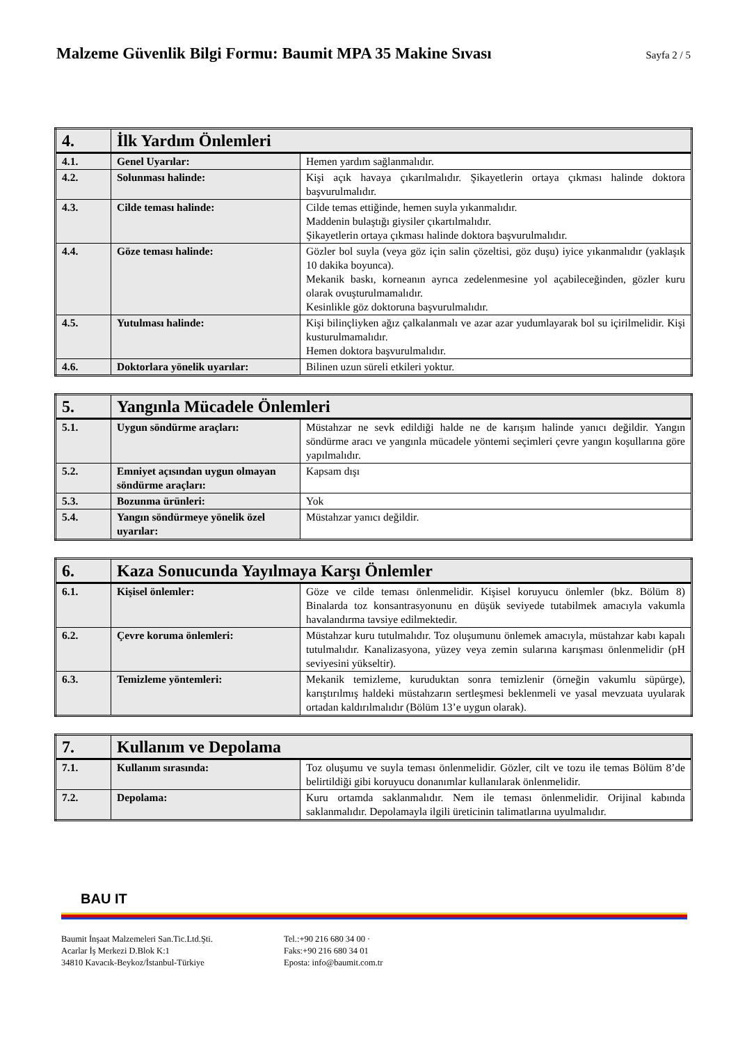Malzeme Güvenlik Bilgi Formu: Baumit MPA 35 Makine Sıvası
Sayfa 2 / 5
| 4. | İlk Yardım Önlemleri | |
| 4.1. | Genel Uyarılar: | Hemen yardım sağlanmalıdır. |
| 4.2. | Solunması halinde: | Kişi açık havaya çıkarılmalıdır. Şikayetlerin ortaya çıkması halinde doktora başvurulmalıdır. |
| 4.3. | Cilde teması halinde: | Cilde temas ettiğinde, hemen suyla yıkanmalıdır. Maddenin bulaştığı giysiler çıkartılmalıdır. Şikayetlerin ortaya çıkması halinde doktora başvurulmalıdır. |
| 4.4. | Göze teması halinde: | Gözler bol suyla (veya göz için salin çözeltisi, göz duşu) iyice yıkanmalıdır (yaklaşık 10 dakika boyunca). Mekanik baskı, korneanın ayrıca zedelenmesine yol açabileceğinden, gözler kuru olarak ovuşturulmamalıdır. Kesinlikle göz doktoruna başvurulmalıdır. |
| 4.5. | Yutulması halinde: | Kişi bilinçliyken ağız çalkalanmalı ve azar azar yudumlayarak bol su içirilmelidir. Kişi kusturulmamalıdır. Hemen doktora başvurulmalıdır. |
| 4.6. | Doktorlara yönelik uyarılar: | Bilinen uzun süreli etkileri yoktur. |
| 5. | Yangınla Mücadele Önlemleri | |
| 5.1. | Uygun söndürme araçları: | Müstahzar ne sevk edildiği halde ne de karışım halinde yanıcı değildir. Yangın söndürme aracı ve yangınla mücadele yöntemi seçimleri çevre yangın koşullarına göre yapılmalıdır. |
| 5.2. | Emniyet açısından uygun olmayan söndürme araçları: | Kapsam dışı |
| 5.3. | Bozunma ürünleri: | Yok |
| 5.4. | Yangın söndürmeye yönelik özel uyarılar: | Müstahzar yanıcı değildir. |
| 6. | Kaza Sonucunda Yayılmaya Karşı Önlemler | |
| 6.1. | Kişisel önlemler: | Göze ve cilde teması önlenmelidir. Kişisel koruyucu önlemler (bkz. Bölüm 8) Binalarda toz konsantrasyonunu en düşük seviyede tutabilmek amacıyla vakumla havalandırma tavsiye edilmektedir. |
| 6.2. | Çevre koruma önlemleri: | Müstahzar kuru tutulmalıdır. Toz oluşumunu önlemek amacıyla, müstahzar kabı kapalı tutulmalıdır. Kanalizasyona, yüzey veya zemin sularına karışması önlenmelidir (pH seviyesini yükseltir). |
| 6.3. | Temizleme yöntemleri: | Mekanik temizleme, kuruduktan sonra temizlenir (örneğin vakumlu süpürge), karıştırılmış haldeki müstahzarın sertleşmesi beklenmeli ve yasal mevzuata uyularak ortadan kaldırılmalıdır (Bölüm 13’e uygun olarak). |
| 7. | Kullanım ve Depolama | |
| 7.1. | Kullanım sırasında: | Toz oluşumu ve suyla teması önlenmelidir. Gözler, cilt ve tozu ile temas Bölüm 8’de belirtildiği gibi koruyucu donanımlar kullanılarak önlenmelidir. |
| 7.2. | Depolama: | Kuru ortamda saklanmalıdır. Nem ile teması önlenmelidir. Orijinal kabında saklanmalıdır. Depolamayla ilgili üreticinin talimatlarına uyulmalıdır. |
BAU IT
Baumit İnşaat Malzemeleri San.Tic.Ltd.Şti.
Acarlar İş Merkezi D.Blok K:1
34810 Kavacık-Beykoz/İstanbul-Türkiye
Tel.:+90 216 680 34 00 ·
Faks:+90 216 680 34 01
Eposta: info@baumit.com.tr